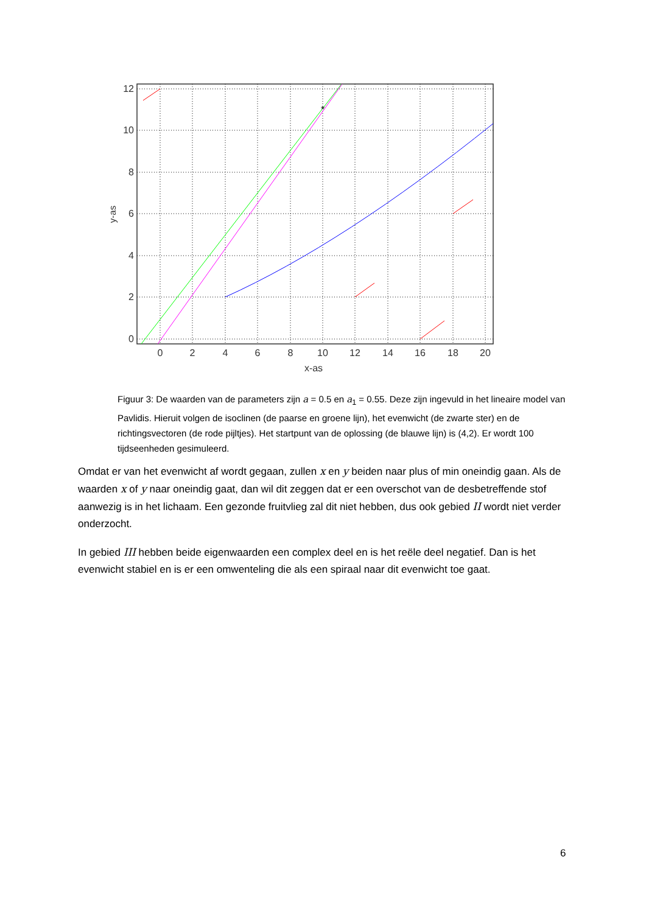*
0
2
4
6
8
10
12
14
16
18
20
x-as
0
2
4
6
8
10
12
y-as
Figuur 3: De waarden van de parameters zijn a = 0.5 en a<sub>1</sub> = 0.55. Deze zijn ingevuld in het lineaire model van Pavlidis. Hieruit volgen de isoclinen (de paarse en groene lijn), het evenwicht (de zwarte ster) en de richtingsvectoren (de rode pijltjes). Het startpunt van de oplossing (de blauwe lijn) is (4,2). Er wordt 100 tijdseenheden gesimuleerd.
Omdat er van het evenwicht af wordt gegaan, zullen x en y beiden naar plus of min oneindig gaan. Als de waarden x of y naar oneindig gaat, dan wil dit zeggen dat er een overschot van de desbetreffende stof aanwezig is in het lichaam. Een gezonde fruitvlieg zal dit niet hebben, dus ook gebied II wordt niet verder onderzocht.
In gebied III hebben beide eigenwaarden een complex deel en is het reële deel negatief. Dan is het evenwicht stabiel en is er een omwenteling die als een spiraal naar dit evenwicht toe gaat.
6